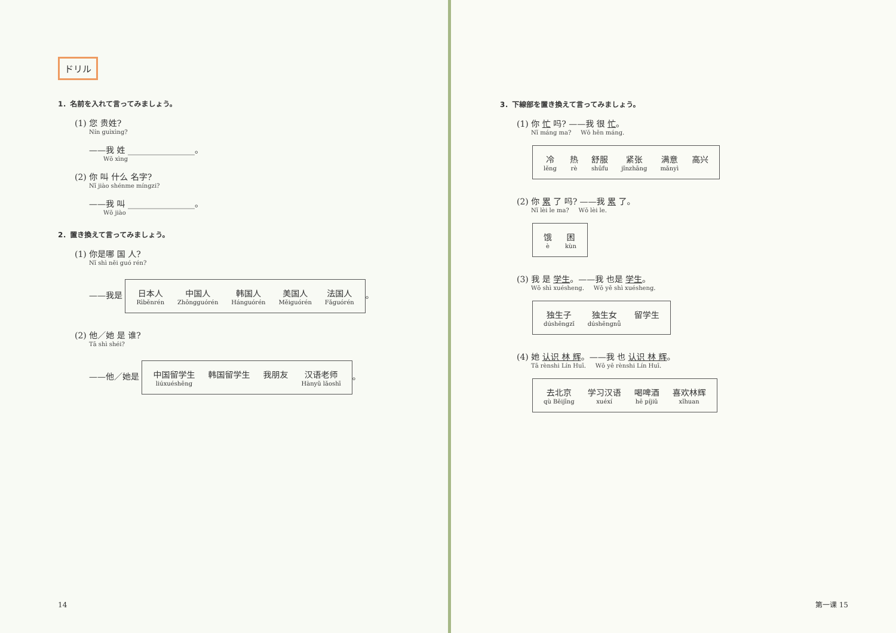ドリル
1．名前を入れて言ってみましょう。
(1) 您 贵姓?
Nín guìxìng?
——我 姓 ________________。
Wǒ xìng
(2) 你 叫 什么 名字?
Nǐ jiào shénme míngzi?
——我 叫 ________________。
Wǒ jiào
2．置き換えて言ってみましょう。
(1) 你是哪 国 人?
Nǐ shì něi guó rén?
——我是
日本人
Rìběnrén
中国人
Zhōngguórén
韩国人
Hánguórén
美国人
Měiguórén
法国人
Fǎguórén
。
(2) 他／她 是 谁?
Tā shì shéi?
——他／她是
中国留学生
liúxuéshēng
韩国留学生 我朋友 汉语老师
Hànyǔ lǎoshī
。
14
3．下線部を置き換えて言ってみましょう。
(1) 你 忙 吗? ——我 很 忙。
Nǐ máng ma? Wǒ hěn máng.
冷
lěng
热
rè
舒服
shūfu
紧张
jǐnzhāng
满意
mǎnyì
高兴
(2) 你 累 了 吗? ——我 累 了。
Nǐ lèi le ma? Wǒ lèi le.
饿
è
困
kùn
(3) 我 是 学生。——我 也是 学生。
Wǒ shì xuésheng. Wǒ yě shì xuésheng.
独生子
dúshēngzǐ
独生女
dúshēngnǚ
留学生
(4) 她 认识 林 辉。——我 也 认识 林 辉。
Tā rènshi Lín Huī. Wǒ yě rènshi Lín Huī.
去北京
qù Běijīng
学习汉语
xuéxí
喝啤酒
hē píjiǔ
喜欢林辉
xǐhuan
第一课 15